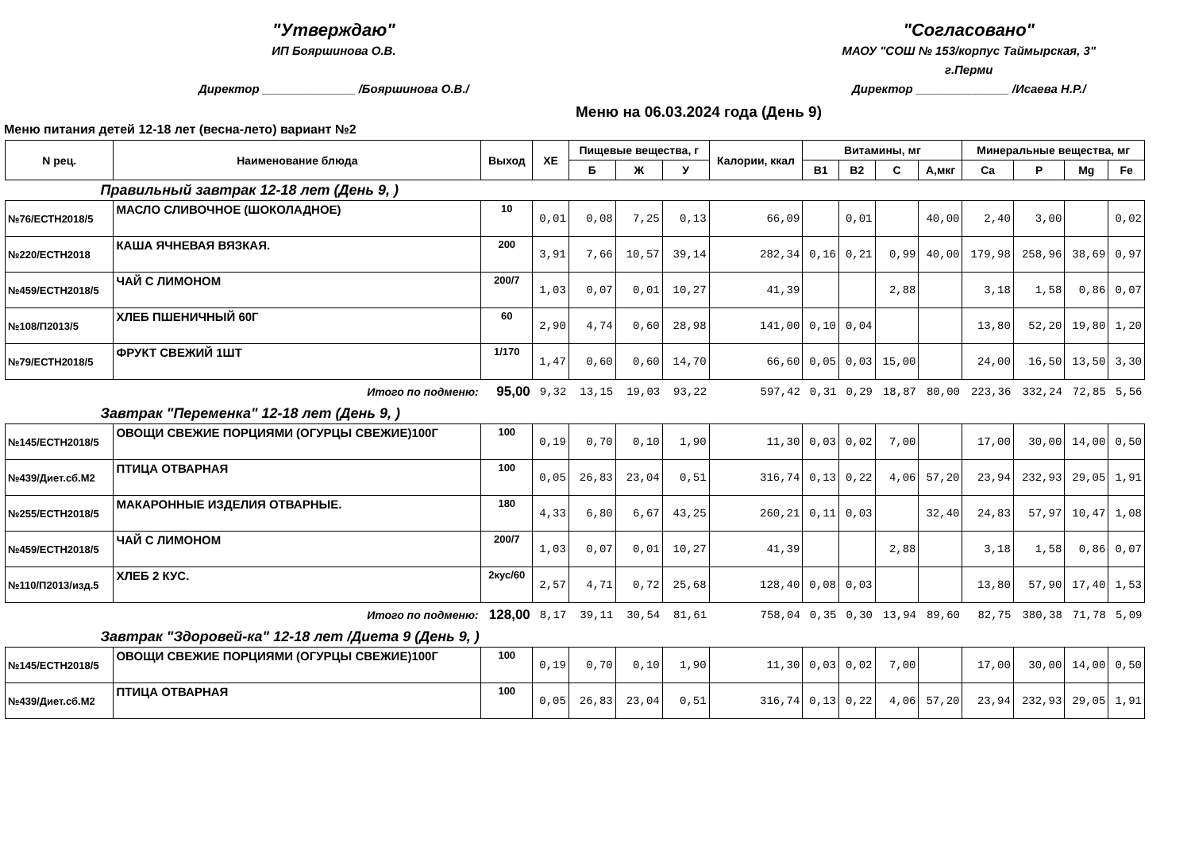"Утверждаю"
ИП Бояршинова О.В.
Директор ______________ /Бояршинова О.В./
"Согласовано"
МАОУ "СОШ № 153/корпус Таймырская, 3"
г.Перми
Директор ______________ /Исаева Н.Р./
Меню на 06.03.2024 года (День 9)
Меню питания детей 12-18 лет (весна-лето) вариант №2
| N рец. | Наименование блюда | Выход | ХЕ | Пищевые вещества, г | | | Калории, ккал | Витамины, мг | | | | Минеральные вещества, мг | | | |
| --- | --- | --- | --- | --- | --- | --- | --- | --- | --- | --- | --- | --- | --- | --- | --- |
| | | | | Б | Ж | У | | В1 | В2 | С | А,мкг | Ca | P | Mg | Fe |
| Правильный завтрак 12-18 лет (День 9, ) | | | | | | | | | | | | | | | |
| №76/ЕСТН2018/5 | МАСЛО СЛИВОЧНОЕ (ШОКОЛАДНОЕ) | 10 | 0,01 | 0,08 | 7,25 | 0,13 | 66,09 | | 0,01 | | 40,00 | 2,40 | 3,00 | | 0,02 |
| №220/ЕСТН2018 | КАША ЯЧНЕВАЯ ВЯЗКАЯ. | 200 | 3,91 | 7,66 | 10,57 | 39,14 | 282,34 | 0,16 | 0,21 | 0,99 | 40,00 | 179,98 | 258,96 | 38,69 | 0,97 |
| №459/ЕСТН2018/5 | ЧАЙ С ЛИМОНОМ | 200/7 | 1,03 | 0,07 | 0,01 | 10,27 | 41,39 | | | 2,88 | | 3,18 | 1,58 | 0,86 | 0,07 |
| №108/П2013/5 | ХЛЕБ ПШЕНИЧНЫЙ 60Г | 60 | 2,90 | 4,74 | 0,60 | 28,98 | 141,00 | 0,10 | 0,04 | | | 13,80 | 52,20 | 19,80 | 1,20 |
| №79/ЕСТН2018/5 | ФРУКТ СВЕЖИЙ 1ШТ | 1/170 | 1,47 | 0,60 | 0,60 | 14,70 | 66,60 | 0,05 | 0,03 | 15,00 | | 24,00 | 16,50 | 13,50 | 3,30 |
| Итого по подменю: | | 95,00 | 9,32 | 13,15 | 19,03 | 93,22 | 597,42 | 0,31 | 0,29 | 18,87 | 80,00 | 223,36 | 332,24 | 72,85 | 5,56 |
| Завтрак "Переменка" 12-18 лет (День 9, ) | | | | | | | | | | | | | | | |
| №145/ЕСТН2018/5 | ОВОЩИ СВЕЖИЕ ПОРЦИЯМИ (ОГУРЦЫ СВЕЖИЕ)100Г | 100 | 0,19 | 0,70 | 0,10 | 1,90 | 11,30 | 0,03 | 0,02 | 7,00 | | 17,00 | 30,00 | 14,00 | 0,50 |
| №439/Диет.сб.М2 | ПТИЦА ОТВАРНАЯ | 100 | 0,05 | 26,83 | 23,04 | 0,51 | 316,74 | 0,13 | 0,22 | 4,06 | 57,20 | 23,94 | 232,93 | 29,05 | 1,91 |
| №255/ЕСТН2018/5 | МАКАРОННЫЕ ИЗДЕЛИЯ ОТВАРНЫЕ. | 180 | 4,33 | 6,80 | 6,67 | 43,25 | 260,21 | 0,11 | 0,03 | | 32,40 | 24,83 | 57,97 | 10,47 | 1,08 |
| №459/ЕСТН2018/5 | ЧАЙ С ЛИМОНОМ | 200/7 | 1,03 | 0,07 | 0,01 | 10,27 | 41,39 | | | 2,88 | | 3,18 | 1,58 | 0,86 | 0,07 |
| №110/П2013/изд.5 | ХЛЕБ 2 КУС. | 2кус/60 | 2,57 | 4,71 | 0,72 | 25,68 | 128,40 | 0,08 | 0,03 | | | 13,80 | 57,90 | 17,40 | 1,53 |
| Итого по подменю: | | 128,00 | 8,17 | 39,11 | 30,54 | 81,61 | 758,04 | 0,35 | 0,30 | 13,94 | 89,60 | 82,75 | 380,38 | 71,78 | 5,09 |
| Завтрак "Здоровей-ка" 12-18 лет /Диета 9 (День 9, ) | | | | | | | | | | | | | | | |
| №145/ЕСТН2018/5 | ОВОЩИ СВЕЖИЕ ПОРЦИЯМИ (ОГУРЦЫ СВЕЖИЕ)100Г | 100 | 0,19 | 0,70 | 0,10 | 1,90 | 11,30 | 0,03 | 0,02 | 7,00 | | 17,00 | 30,00 | 14,00 | 0,50 |
| №439/Диет.сб.М2 | ПТИЦА ОТВАРНАЯ | 100 | 0,05 | 26,83 | 23,04 | 0,51 | 316,74 | 0,13 | 0,22 | 4,06 | 57,20 | 23,94 | 232,93 | 29,05 | 1,91 |